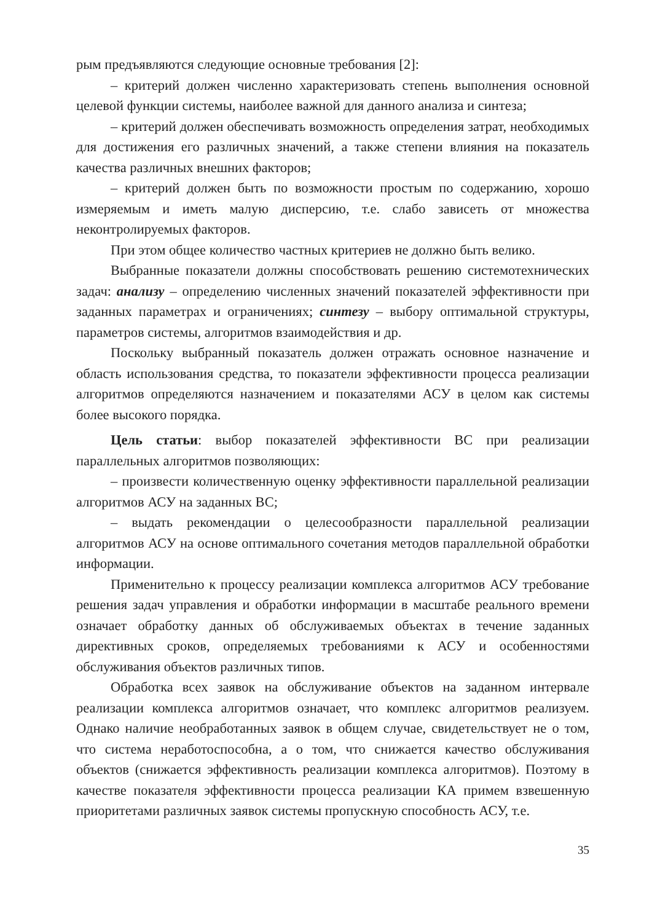рым предъявляются следующие основные требования [2]:
– критерий должен численно характеризовать степень выполнения основной целевой функции системы, наиболее важной для данного анализа и синтеза;
– критерий должен обеспечивать возможность определения затрат, необходимых для достижения его различных значений, а также степени влияния на показатель качества различных внешних факторов;
– критерий должен быть по возможности простым по содержанию, хорошо измеряемым и иметь малую дисперсию, т.е. слабо зависеть от множества неконтролируемых факторов.
При этом общее количество частных критериев не должно быть велико.
Выбранные показатели должны способствовать решению системотехнических задач: анализу – определению численных значений показателей эффективности при заданных параметрах и ограничениях; синтезу – выбору оптимальной структуры, параметров системы, алгоритмов взаимодействия и др.
Поскольку выбранный показатель должен отражать основное назначение и область использования средства, то показатели эффективности процесса реализации алгоритмов определяются назначением и показателями АСУ в целом как системы более высокого порядка.
Цель статьи: выбор показателей эффективности ВС при реализации параллельных алгоритмов позволяющих:
– произвести количественную оценку эффективности параллельной реализации алгоритмов АСУ на заданных ВС;
– выдать рекомендации о целесообразности параллельной реализации алгоритмов АСУ на основе оптимального сочетания методов параллельной обработки информации.
Применительно к процессу реализации комплекса алгоритмов АСУ требование решения задач управления и обработки информации в масштабе реального времени означает обработку данных об обслуживаемых объектах в течение заданных директивных сроков, определяемых требованиями к АСУ и особенностями обслуживания объектов различных типов.
Обработка всех заявок на обслуживание объектов на заданном интервале реализации комплекса алгоритмов означает, что комплекс алгоритмов реализуем. Однако наличие необработанных заявок в общем случае, свидетельствует не о том, что система неработоспособна, а о том, что снижается качество обслуживания объектов (снижается эффективность реализации комплекса алгоритмов). Поэтому в качестве показателя эффективности процесса реализации КА примем взвешенную приоритетами различных заявок системы пропускную способность АСУ, т.е.
35